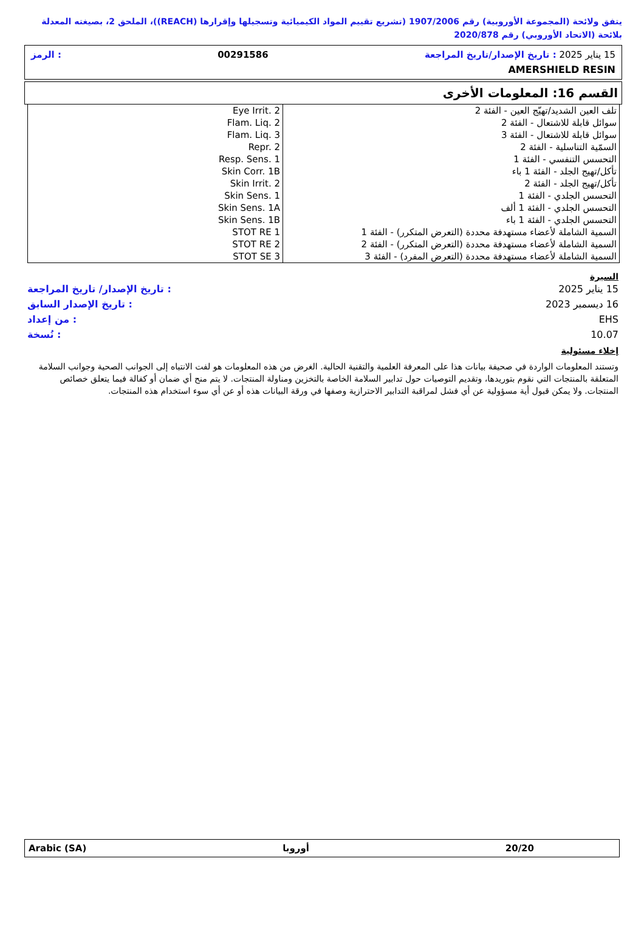يتفق ولائحة (المجموعة الأوروبية) رقم 1907/2006 (تشريع تقييم المواد الكيميائية وتسجيلها وإقرارها (REACH))، الملحق 2، بصيغته المعدلة بلائحة (الاتحاد الأوروبي) رقم 2020/878
15 يناير 2025 : تاريخ الإصدار/تاريخ المراجعة 00291586: الرمز
AMERSHIELD RESIN
القسم 16: المعلومات الأخرى
| Eye Irrit. 2 | تلف العين الشديد/تهيّج العين - الفئة 2 |
| Flam. Liq. 2 | سوائل قابلة للاشتعال - الفئة 2 |
| Flam. Liq. 3 | سوائل قابلة للاشتعال - الفئة 3 |
| Repr. 2 | السمّية التناسلية - الفئة 2 |
| Resp. Sens. 1 | التحسس التنفسي - الفئة 1 |
| Skin Corr. 1B | تأكل/تهيج الجلد - الفئة 1 باء |
| Skin Irrit. 2 | تأكل/تهيج الجلد - الفئة 2 |
| Skin Sens. 1 | التحسس الجلدي - الفئة 1 |
| Skin Sens. 1A | التحسس الجلدي - الفئة 1 ألف |
| Skin Sens. 1B | التحسس الجلدي - الفئة 1 باء |
| STOT RE 1 | السمية الشاملة لأعضاء مستهدفة محددة (التعرض المتكرر) - الفئة 1 |
| STOT RE 2 | السمية الشاملة لأعضاء مستهدفة محددة (التعرض المتكرر) - الفئة 2 |
| STOT SE 3 | السمية الشاملة لأعضاء مستهدفة محددة (التعرض المفرد) - الفئة 3 |
السيرة
| 15 يناير 2025 | : تاريخ الإصدار/ تاريخ المراجعة |
| 16 ديسمبر 2023 | : تاريخ الإصدار السابق |
| EHS | : من إعداد |
| 10.07 | : نُسخة |
إخلاء مسئولية
وتستند المعلومات الواردة في صحيفة بيانات هذا على المعرفة العلمية والتقنية الحالية. الغرض من هذه المعلومات هو لفت الانتباه إلى الجوانب الصحية وجوانب السلامة المتعلقة بالمنتجات التي نقوم بتوريدها، وتقديم التوصيات حول تدابير السلامة الخاصة بالتخزين ومناولة المنتجات. لا يتم منح أي ضمان أو كفالة فيما يتعلق خصائص المنتجات. ولا يمكن قبول أية مسؤولية عن أي فشل لمراقبة التدابير الاحترازية وصفها في ورقة البيانات هذه أو عن أي سوء استخدام هذه المنتجات.
Arabic (SA) أوروبا 20/20